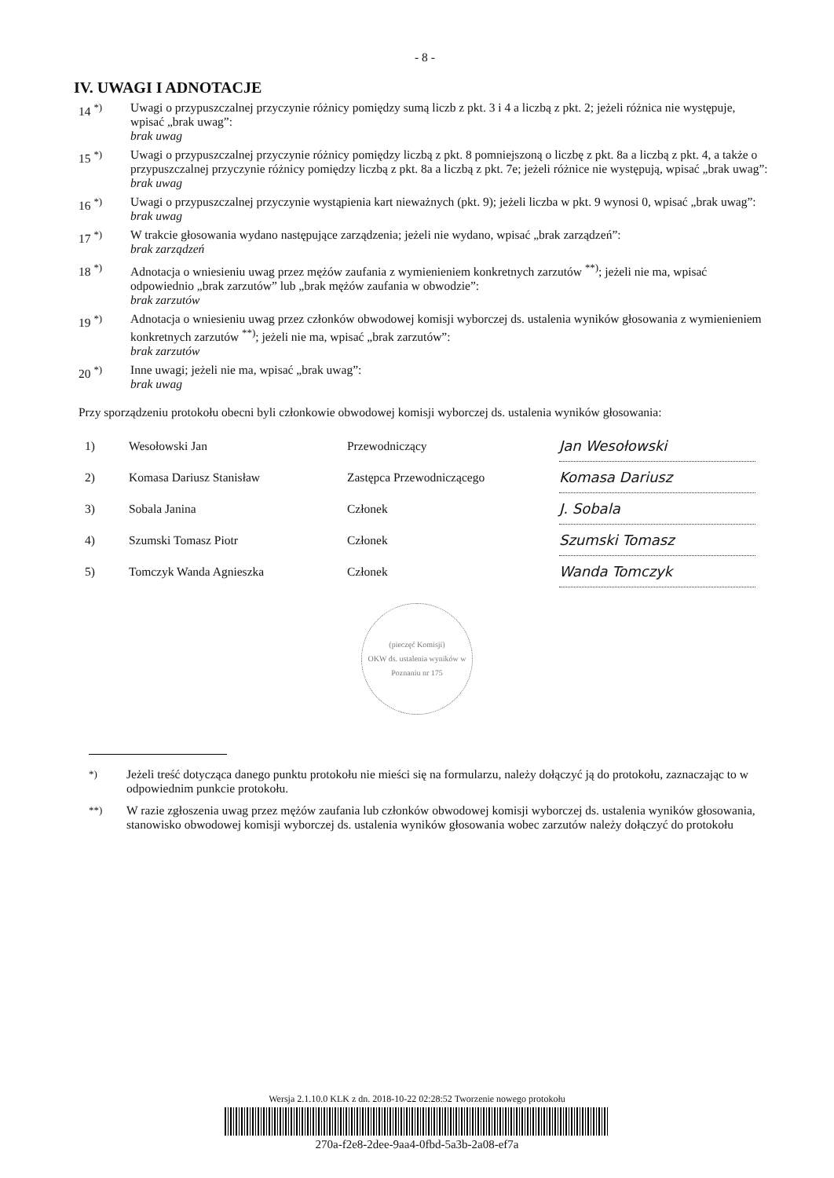- 8 -
IV. UWAGI I ADNOTACJE
14 <sup>*)</sup> Uwagi o przypuszczalnej przyczynie różnicy pomiędzy sumą liczb z pkt. 3 i 4 a liczbą z pkt. 2; jeżeli różnica nie występuje, wpisać „brak uwag”:
brak uwag
15 <sup>*)</sup> Uwagi o przypuszczalnej przyczynie różnicy pomiędzy liczbą z pkt. 8 pomniejszoną o liczbę z pkt. 8a a liczbą z pkt. 4, a także o przypuszczalnej przyczynie różnicy pomiędzy liczbą z pkt. 8a a liczbą z pkt. 7e; jeżeli różnice nie występują, wpisać „brak uwag”:
brak uwag
16 <sup>*)</sup> Uwagi o przypuszczalnej przyczynie wystąpienia kart nieważnych (pkt. 9); jeżeli liczba w pkt. 9 wynosi 0, wpisać „brak uwag”:
brak uwag
17 <sup>*)</sup> W trakcie głosowania wydano następujące zarządzenia; jeżeli nie wydano, wpisać „brak zarządzeń”:
brak zarządzeń
18 <sup>*)</sup> Adnotacja o wniesieniu uwag przez mężów zaufania z wymienieniem konkretnych zarzutów <sup>**)</sup>; jeżeli nie ma, wpisać odpowiednio „brak zarzutów” lub „brak mężów zaufania w obwodzie”:
brak zarzutów
19 <sup>*)</sup> Adnotacja o wniesieniu uwag przez członków obwodowej komisji wyborczej ds. ustalenia wyników głosowania z wymienieniem konkretnych zarzutów <sup>**)</sup>; jeżeli nie ma, wpisać „brak zarzutów”:
brak zarzutów
20 <sup>*)</sup> Inne uwagi; jeżeli nie ma, wpisać „brak uwag”:
brak uwag
Przy sporządzeniu protokołu obecni byli członkowie obwodowej komisji wyborczej ds. ustalenia wyników głosowania:
| 1) | Wesołowski Jan | Przewodniczący | Jan Wesołowski |
| 2) | Komasa Dariusz Stanisław | Zastępca Przewodniczącego | Komasa Dariusz |
| 3) | Sobala Janina | Członek | J. Sobala |
| 4) | Szumski Tomasz Piotr | Członek | Szumski Tomasz |
| 5) | Tomczyk Wanda Agnieszka | Członek | Wanda Tomczyk |
(pieczęć Komisji)
OKW ds. ustalenia wyników w Poznaniu nr 175
<sup>*)</sup> Jeżeli treść dotycząca danego punktu protokołu nie mieści się na formularzu, należy dołączyć ją do protokołu, zaznaczając to w odpowiednim punkcie protokołu.
<sup>**)</sup> W razie zgłoszenia uwag przez mężów zaufania lub członków obwodowej komisji wyborczej ds. ustalenia wyników głosowania, stanowisko obwodowej komisji wyborczej ds. ustalenia wyników głosowania wobec zarzutów należy dołączyć do protokołu
Wersja 2.1.10.0 KLK z dn. 2018-10-22 02:28:52 Tworzenie nowego protokołu
270a-f2e8-2dee-9aa4-0fbd-5a3b-2a08-ef7a